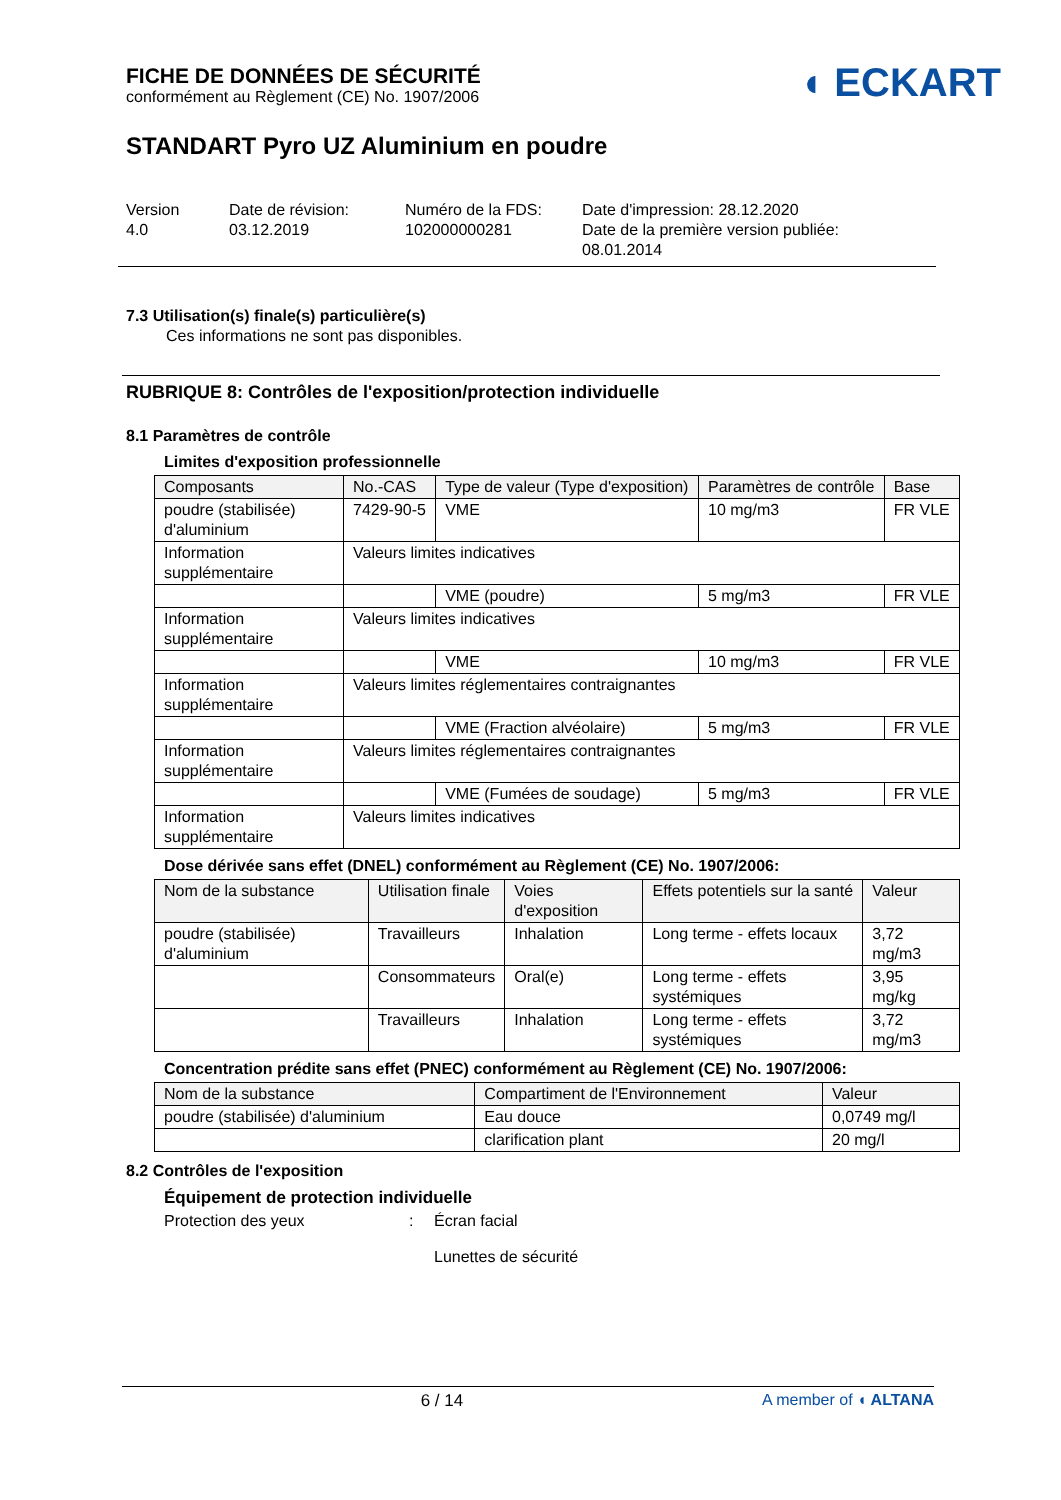FICHE DE DONNÉES DE SÉCURITÉ
conformément au Règlement (CE) No. 1907/2006
◖ ECKART
STANDART Pyro UZ Aluminium en poudre
Version
4.0
Date de révision:
03.12.2019
Numéro de la FDS:
102000000281
Date d'impression: 28.12.2020
Date de la première version publiée:
08.01.2014
7.3 Utilisation(s) finale(s) particulière(s)
Ces informations ne sont pas disponibles.
RUBRIQUE 8: Contrôles de l'exposition/protection individuelle
8.1 Paramètres de contrôle
Limites d'exposition professionnelle
| Composants | No.-CAS | Type de valeur (Type d'exposition) | Paramètres de contrôle | Base |
| --- | --- | --- | --- | --- |
| poudre (stabilisée) d'aluminium | 7429-90-5 | VME | 10 mg/m3 | FR VLE |
| Information supplémentaire | Valeurs limites indicatives | | | |
| | | VME (poudre) | 5 mg/m3 | FR VLE |
| Information supplémentaire | Valeurs limites indicatives | | | |
| | | VME | 10 mg/m3 | FR VLE |
| Information supplémentaire | Valeurs limites réglementaires contraignantes | | | |
| | | VME (Fraction alvéolaire) | 5 mg/m3 | FR VLE |
| Information supplémentaire | Valeurs limites réglementaires contraignantes | | | |
| | | VME (Fumées de soudage) | 5 mg/m3 | FR VLE |
| Information supplémentaire | Valeurs limites indicatives | | | |
Dose dérivée sans effet (DNEL) conformément au Règlement (CE) No. 1907/2006:
| Nom de la substance | Utilisation finale | Voies d'exposition | Effets potentiels sur la santé | Valeur |
| --- | --- | --- | --- | --- |
| poudre (stabilisée) d'aluminium | Travailleurs | Inhalation | Long terme - effets locaux | 3,72 mg/m3 |
| | Consommateurs | Oral(e) | Long terme - effets systémiques | 3,95 mg/kg |
| | Travailleurs | Inhalation | Long terme - effets systémiques | 3,72 mg/m3 |
Concentration prédite sans effet (PNEC) conformément au Règlement (CE) No. 1907/2006:
| Nom de la substance | Compartiment de l'Environnement | Valeur |
| --- | --- | --- |
| poudre (stabilisée) d'aluminium | Eau douce | 0,0749 mg/l |
| | clarification plant | 20 mg/l |
8.2 Contrôles de l'exposition
Équipement de protection individuelle
Protection des yeux : Écran facial
Lunettes de sécurité
6 / 14 A member of ◖ ALTANA